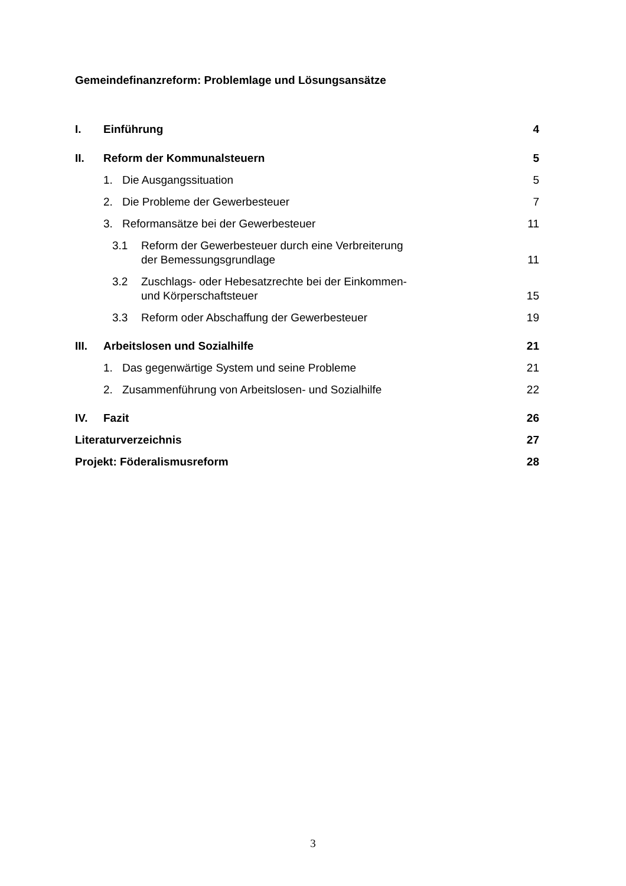Gemeindefinanzreform: Problemlage und Lösungsansätze
I. Einführung 4
II. Reform der Kommunalsteuern 5
1. Die Ausgangssituation 5
2. Die Probleme der Gewerbesteuer 7
3. Reformansätze bei der Gewerbesteuer 11
3.1 Reform der Gewerbesteuer durch eine Verbreiterung
der Bemessungsgrundlage 11
3.2 Zuschlags- oder Hebesatzrechte bei der Einkommen-
und Körperschaftsteuer 15
3.3 Reform oder Abschaffung der Gewerbesteuer 19
III. Arbeitslosen und Sozialhilfe 21
1. Das gegenwärtige System und seine Probleme 21
2. Zusammenführung von Arbeitslosen- und Sozialhilfe 22
IV. Fazit 26
Literaturverzeichnis 27
Projekt: Föderalismusreform 28
3